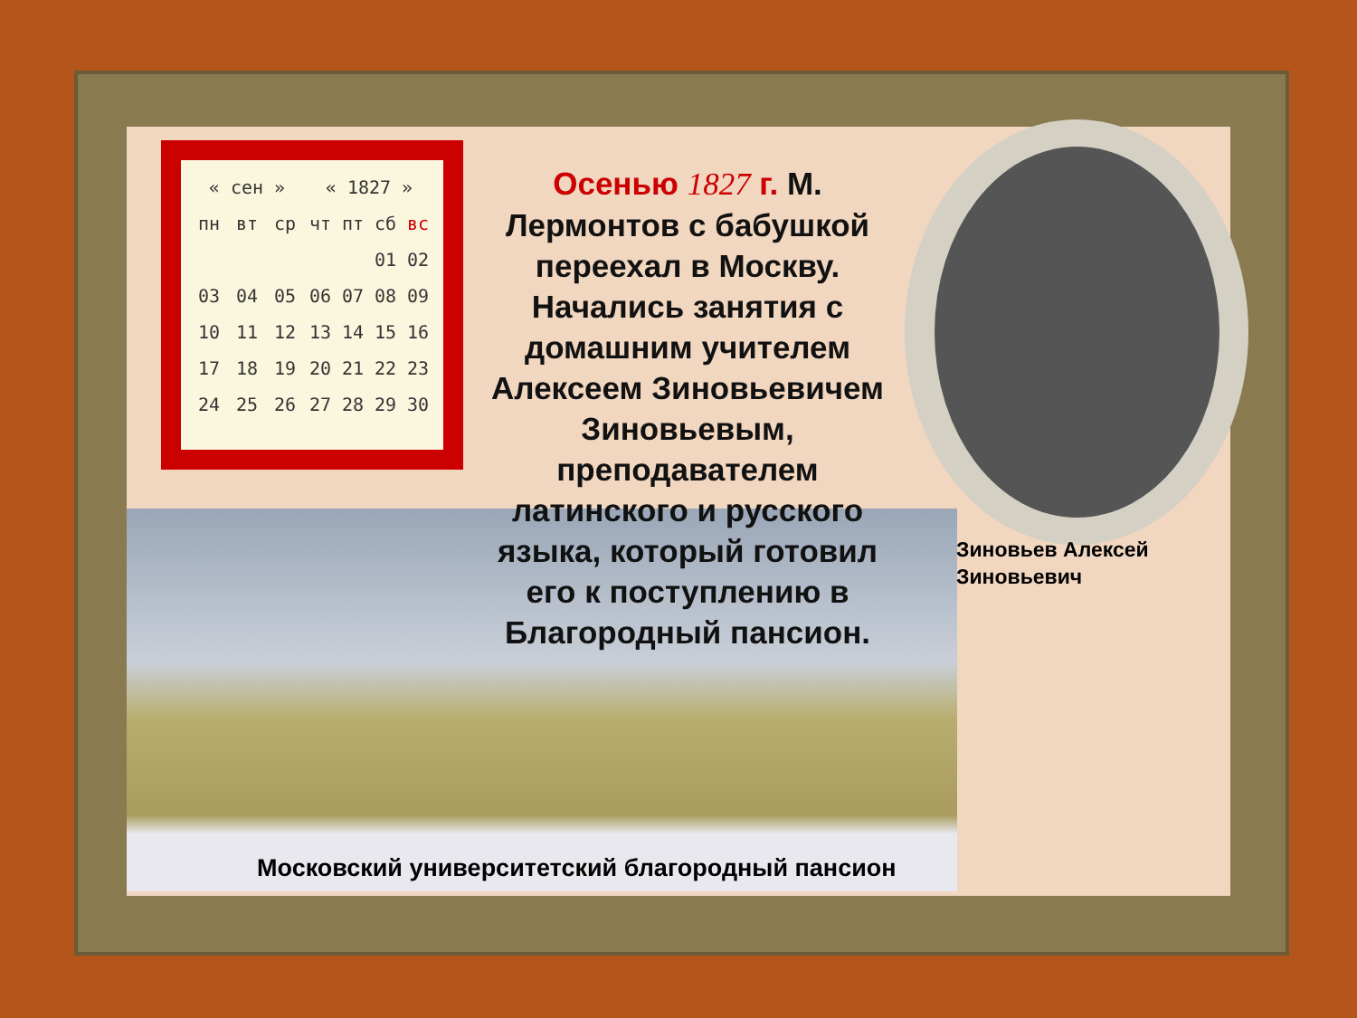| « сен » | | | « 1827 » | | | |
| пн | вт | ср | чт | пт | сб | вс |
| | | | | | 01 | 02 |
| 03 | 04 | 05 | 06 | 07 | 08 | 09 |
| 10 | 11 | 12 | 13 | 14 | 15 | 16 |
| 17 | 18 | 19 | 20 | 21 | 22 | 23 |
| 24 | 25 | 26 | 27 | 28 | 29 | 30 |
Осенью 1827 г. М. Лермонтов с бабушкой переехал в Москву. Начались занятия с домашним учителем Алексеем Зиновьевичем Зиновьевым, преподавателем латинского и русского языка, который готовил его к поступлению в Благородный пансион.
Зиновьев Алексей
Зиновьевич
Московский университетский благородный пансион